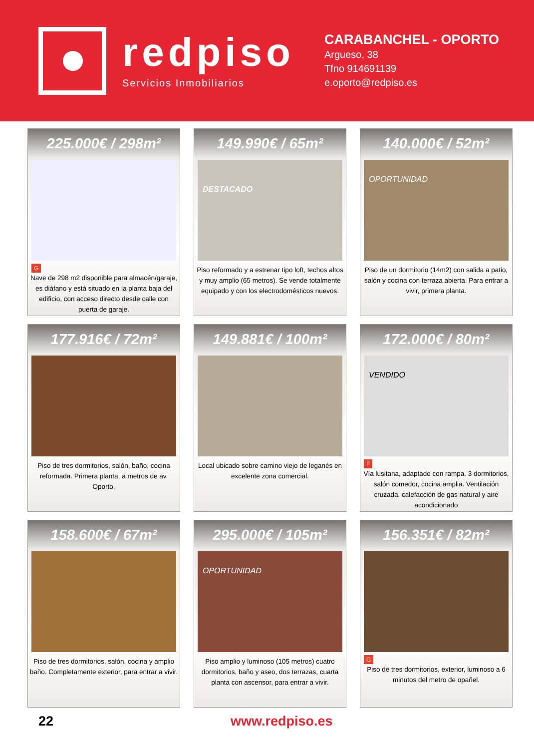redpiso
Servicios Inmobiliarios
CARABANCHEL - OPORTO
Argueso, 38
Tfno 914691139
e.oporto@redpiso.es
225.000€ / 298m²
G
Nave de 298 m2 disponible para almacén/garaje, es diáfano y está situado en la planta baja del edificio, con acceso directo desde calle con puerta de garaje.
149.990€ / 65m²
DESTACADO
Piso reformado y a estrenar tipo loft, techos altos y muy amplio (65 metros). Se vende totalmente equipado y con los electrodomésticos nuevos.
140.000€ / 52m²
OPORTUNIDAD
Piso de un dormitorio (14m2) con salida a patio, salón y cocina con terraza abierta. Para entrar a vivir, primera planta.
177.916€ / 72m²
Piso de tres dormitorios, salón, baño, cocina reformada. Primera planta, a metros de av. Oporto.
149.881€ / 100m²
Local ubicado sobre camino viejo de leganés en excelente zona comercial.
172.000€ / 80m²
VENDIDO
F
Vía lusitana, adaptado con rampa. 3 dormitorios, salón comedor, cocina amplia. Ventilación cruzada, calefacción de gas natural y aire acondicionado
158.600€ / 67m²
Piso de tres dormitorios, salón, cocina y amplio baño. Completamente exterior, para entrar a vivir.
295.000€ / 105m²
OPORTUNIDAD
Piso amplio y luminoso (105 metros) cuatro dormitorios, baño y aseo, dos terrazas, cuarta planta con ascensor, para entrar a vivir.
156.351€ / 82m²
G
Piso de tres dormitorios, exterior, luminoso a 6 minutos del metro de opañel.
22 www.redpiso.es